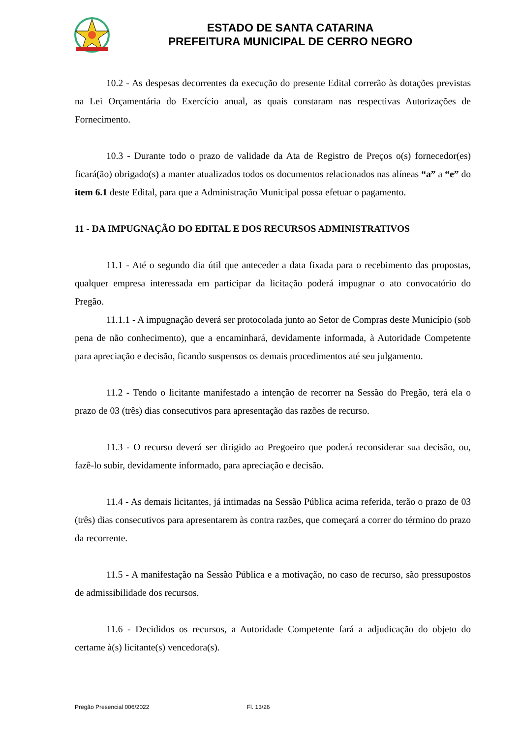ESTADO DE SANTA CATARINA
PREFEITURA MUNICIPAL DE CERRO NEGRO
10.2 - As despesas decorrentes da execução do presente Edital correrão às dotações previstas na Lei Orçamentária do Exercício anual, as quais constaram nas respectivas Autorizações de Fornecimento.
10.3 - Durante todo o prazo de validade da Ata de Registro de Preços o(s) fornecedor(es) ficará(ão) obrigado(s) a manter atualizados todos os documentos relacionados nas alíneas “a” a “e” do item 6.1 deste Edital, para que a Administração Municipal possa efetuar o pagamento.
11 - DA IMPUGNAÇÃO DO EDITAL E DOS RECURSOS ADMINISTRATIVOS
11.1 - Até o segundo dia útil que anteceder a data fixada para o recebimento das propostas, qualquer empresa interessada em participar da licitação poderá impugnar o ato convocatório do Pregão.
11.1.1 - A impugnação deverá ser protocolada junto ao Setor de Compras deste Município (sob pena de não conhecimento), que a encaminhará, devidamente informada, à Autoridade Competente para apreciação e decisão, ficando suspensos os demais procedimentos até seu julgamento.
11.2 - Tendo o licitante manifestado a intenção de recorrer na Sessão do Pregão, terá ela o prazo de 03 (três) dias consecutivos para apresentação das razões de recurso.
11.3 - O recurso deverá ser dirigido ao Pregoeiro que poderá reconsiderar sua decisão, ou, fazê-lo subir, devidamente informado, para apreciação e decisão.
11.4 - As demais licitantes, já intimadas na Sessão Pública acima referida, terão o prazo de 03 (três) dias consecutivos para apresentarem às contra razões, que começará a correr do término do prazo da recorrente.
11.5 - A manifestação na Sessão Pública e a motivação, no caso de recurso, são pressupostos de admissibilidade dos recursos.
11.6 - Decididos os recursos, a Autoridade Competente fará a adjudicação do objeto do certame à(s) licitante(s) vencedora(s).
Pregão Presencial 006/2022 Fl. 13/26